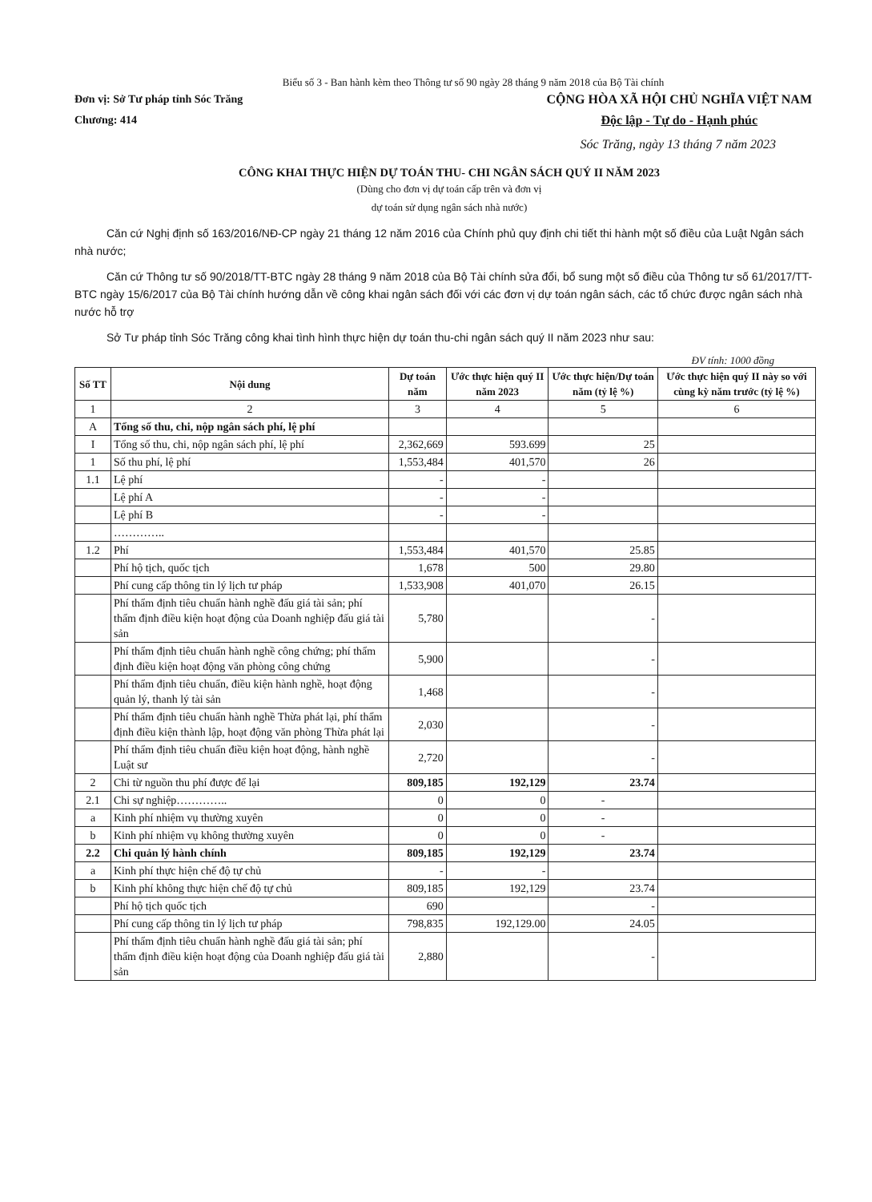Biểu số 3 - Ban hành kèm theo Thông tư số 90 ngày 28 tháng 9 năm 2018 của Bộ Tài chính
Đơn vị: Sở Tư pháp tỉnh Sóc Trăng
Chương: 414
CỘNG HÒA XÃ HỘI CHỦ NGHĨA VIỆT NAM
Độc lập - Tự do - Hạnh phúc
Sóc Trăng, ngày 13 tháng 7 năm 2023
CÔNG KHAI THỰC HIỆN DỰ TOÁN THU- CHI NGÂN SÁCH QUÝ II NĂM 2023
(Dùng cho đơn vị dự toán cấp trên và đơn vị
dự toán sử dụng ngân sách nhà nước)
Căn cứ Nghị định số 163/2016/NĐ-CP ngày 21 tháng 12 năm 2016 của Chính phủ quy định chi tiết thi hành một số điều của Luật Ngân sách nhà nước;
Căn cứ Thông tư số 90/2018/TT-BTC ngày 28 tháng 9 năm 2018 của Bộ Tài chính sửa đổi, bổ sung một số điều của Thông tư số 61/2017/TT-BTC ngày 15/6/2017 của Bộ Tài chính hướng dẫn về công khai ngân sách đối với các đơn vị dự toán ngân sách, các tổ chức được ngân sách nhà nước hỗ trợ
Sở Tư pháp tỉnh Sóc Trăng công khai tình hình thực hiện dự toán thu-chi ngân sách quý II năm 2023 như sau:
ĐV tính: 1000 đồng
| Số TT | Nội dung | Dự toán năm | Ước thực hiện quý II năm 2023 | Ước thực hiện/Dự toán năm (tỷ lệ %) | Ước thực hiện quý II này so với cùng kỳ năm trước (tỷ lệ %) |
| --- | --- | --- | --- | --- | --- |
| 1 | 2 | 3 | 4 | 5 | 6 |
| A | Tổng số thu, chi, nộp ngân sách phí, lệ phí | | | | |
| I | Tổng số thu, chi, nộp ngân sách phí, lệ phí | 2,362,669 | 593.699 | 25 | |
| 1 | Số thu phí, lệ phí | 1,553,484 | 401,570 | 26 | |
| 1.1 | Lệ phí | - | - | | |
| | Lệ phí A | - | - | | |
| | Lệ phí B | - | - | | |
| | ………….. | | | | |
| 1.2 | Phí | 1,553,484 | 401,570 | 25.85 | |
| | Phí hộ tịch, quốc tịch | 1,678 | 500 | 29.80 | |
| | Phí cung cấp thông tin lý lịch tư pháp | 1,533,908 | 401,070 | 26.15 | |
| | Phí thẩm định tiêu chuẩn hành nghề đấu giá tài sản; phí thẩm định điều kiện hoạt động của Doanh nghiệp đấu giá tài sản | 5,780 | | - | |
| | Phí thẩm định tiêu chuẩn hành nghề công chứng; phí thẩm định điều kiện hoạt động văn phòng công chứng | 5,900 | | - | |
| | Phí thẩm định tiêu chuẩn, điều kiện hành nghề, hoạt động quản lý, thanh lý tài sản | 1,468 | | - | |
| | Phí thẩm định tiêu chuẩn hành nghề Thừa phát lại, phí thẩm định điều kiện thành lập, hoạt động văn phòng Thừa phát lại | 2,030 | | - | |
| | Phí thẩm định tiêu chuẩn điều kiện hoạt động, hành nghề Luật sư | 2,720 | | - | |
| 2 | Chi từ nguồn thu phí được để lại | 809,185 | 192,129 | 23.74 | |
| 2.1 | Chi sự nghiệp………….. | 0 | 0 | - | |
| a | Kinh phí nhiệm vụ thường xuyên | 0 | 0 | - | |
| b | Kinh phí nhiệm vụ không thường xuyên | 0 | 0 | - | |
| 2.2 | Chi quản lý hành chính | 809,185 | 192,129 | 23.74 | |
| a | Kinh phí thực hiện chế độ tự chủ | - | - | | |
| b | Kinh phí không thực hiện chế độ tự chủ | 809,185 | 192,129 | 23.74 | |
| | Phí hộ tịch quốc tịch | 690 | | - | |
| | Phí cung cấp thông tin lý lịch tư pháp | 798,835 | 192,129.00 | 24.05 | |
| | Phí thẩm định tiêu chuẩn hành nghề đấu giá tài sản; phí thẩm định điều kiện hoạt động của Doanh nghiệp đấu giá tài sản | 2,880 | | - | |